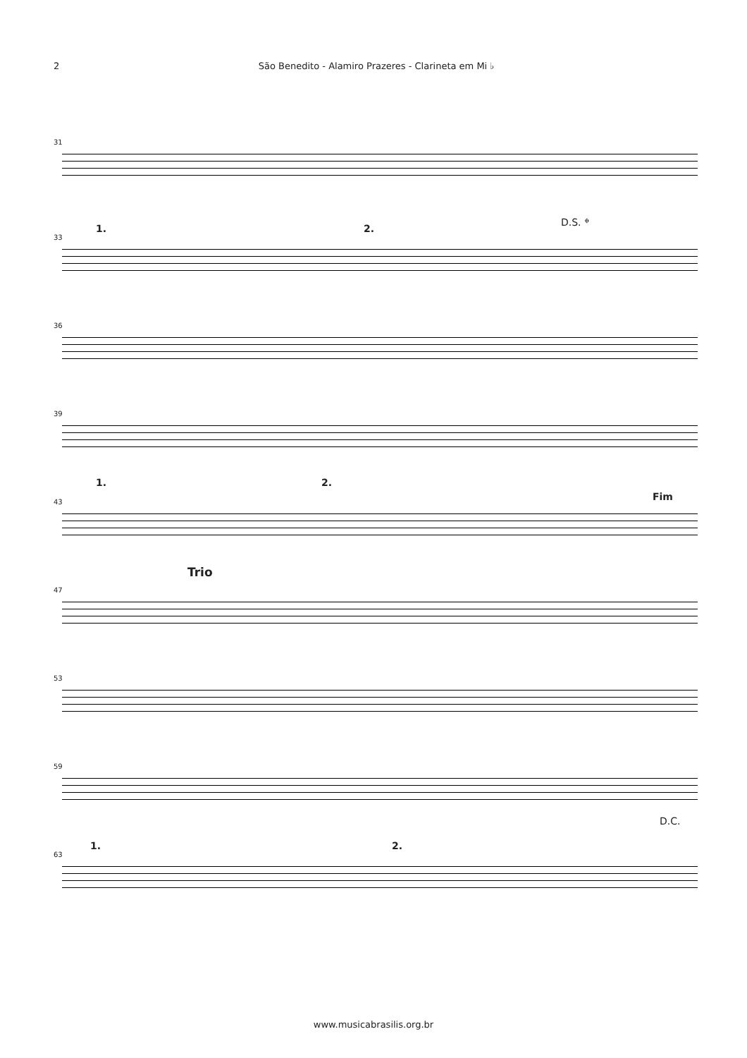2 São Benedito - Alamiro Prazeres - Clarineta em Mi ♭
31
33
D.S. 𝄌
1. 2.
36
39
43
1. 2.
Fim
47
Trio
53
59
63
D.C.
1. 2.
www.musicabrasilis.org.br